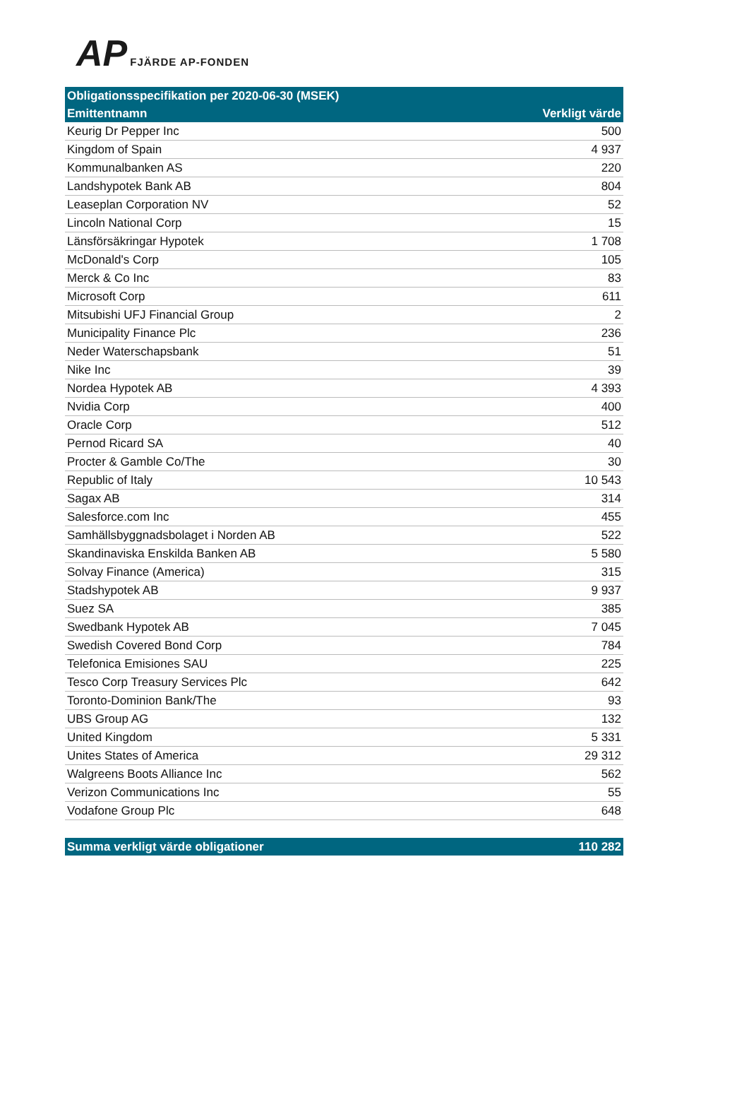AP FJÄRDE AP-FONDEN
| Obligationsspecifikation per 2020-06-30 (MSEK) | |
| --- | --- |
| Emittentnamn | Verkligt värde |
| Keurig Dr Pepper Inc | 500 |
| Kingdom of Spain | 4 937 |
| Kommunalbanken AS | 220 |
| Landshypotek Bank AB | 804 |
| Leaseplan Corporation NV | 52 |
| Lincoln National Corp | 15 |
| Länsförsäkringar Hypotek | 1 708 |
| McDonald's Corp | 105 |
| Merck & Co Inc | 83 |
| Microsoft Corp | 611 |
| Mitsubishi UFJ Financial Group | 2 |
| Municipality Finance Plc | 236 |
| Neder Waterschapsbank | 51 |
| Nike Inc | 39 |
| Nordea Hypotek AB | 4 393 |
| Nvidia Corp | 400 |
| Oracle Corp | 512 |
| Pernod Ricard SA | 40 |
| Procter & Gamble Co/The | 30 |
| Republic of Italy | 10 543 |
| Sagax AB | 314 |
| Salesforce.com Inc | 455 |
| Samhällsbyggnadsbolaget i Norden AB | 522 |
| Skandinaviska Enskilda Banken AB | 5 580 |
| Solvay Finance (America) | 315 |
| Stadshypotek AB | 9 937 |
| Suez SA | 385 |
| Swedbank Hypotek AB | 7 045 |
| Swedish Covered Bond Corp | 784 |
| Telefonica Emisiones SAU | 225 |
| Tesco Corp Treasury Services Plc | 642 |
| Toronto-Dominion Bank/The | 93 |
| UBS Group AG | 132 |
| United Kingdom | 5 331 |
| Unites States of America | 29 312 |
| Walgreens Boots Alliance Inc | 562 |
| Verizon Communications Inc | 55 |
| Vodafone Group Plc | 648 |
| Summa verkligt värde obligationer | 110 282 |